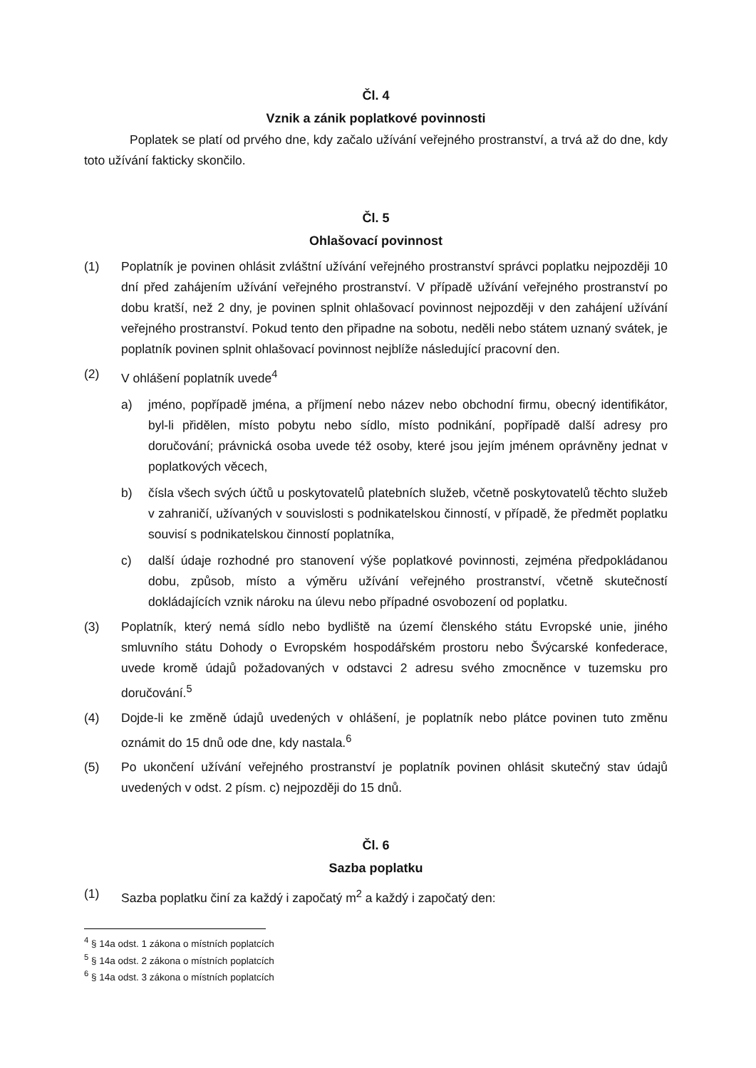Čl. 4
Vznik a zánik poplatkové povinnosti
Poplatek se platí od prvého dne, kdy začalo užívání veřejného prostranství, a trvá až do dne, kdy toto užívání fakticky skončilo.
Čl. 5
Ohlašovací povinnost
(1) Poplatník je povinen ohlásit zvláštní užívání veřejného prostranství správci poplatku nejpozději 10 dní před zahájením užívání veřejného prostranství. V případě užívání veřejného prostranství po dobu kratší, než 2 dny, je povinen splnit ohlašovací povinnost nejpozději v den zahájení užívání veřejného prostranství. Pokud tento den připadne na sobotu, neděli nebo státem uznaný svátek, je poplatník povinen splnit ohlašovací povinnost nejblíže následující pracovní den.
(2) V ohlášení poplatník uvede<sup>4</sup>
a) jméno, popřípadě jména, a příjmení nebo název nebo obchodní firmu, obecný identifikátor, byl-li přidělen, místo pobytu nebo sídlo, místo podnikání, popřípadě další adresy pro doručování; právnická osoba uvede též osoby, které jsou jejím jménem oprávněny jednat v poplatkových věcech,
b) čísla všech svých účtů u poskytovatelů platebních služeb, včetně poskytovatelů těchto služeb v zahraničí, užívaných v souvislosti s podnikatelskou činností, v případě, že předmět poplatku souvisí s podnikatelskou činností poplatníka,
c) další údaje rozhodné pro stanovení výše poplatkové povinnosti, zejména předpokládanou dobu, způsob, místo a výměru užívání veřejného prostranství, včetně skutečností dokládajících vznik nároku na úlevu nebo případné osvobození od poplatku.
(3) Poplatník, který nemá sídlo nebo bydliště na území členského státu Evropské unie, jiného smluvního státu Dohody o Evropském hospodářském prostoru nebo Švýcarské konfederace, uvede kromě údajů požadovaných v odstavci 2 adresu svého zmocněnce v tuzemsku pro doručování.<sup>5</sup>
(4) Dojde-li ke změně údajů uvedených v ohlášení, je poplatník nebo plátce povinen tuto změnu oznámit do 15 dnů ode dne, kdy nastala.<sup>6</sup>
(5) Po ukončení užívání veřejného prostranství je poplatník povinen ohlásit skutečný stav údajů uvedených v odst. 2 písm. c) nejpozději do 15 dnů.
Čl. 6
Sazba poplatku
(1) Sazba poplatku činí za každý i započatý m<sup>2</sup> a každý i započatý den:
<sup>4</sup> § 14a odst. 1 zákona o místních poplatcích
<sup>5</sup> § 14a odst. 2 zákona o místních poplatcích
<sup>6</sup> § 14a odst. 3 zákona o místních poplatcích